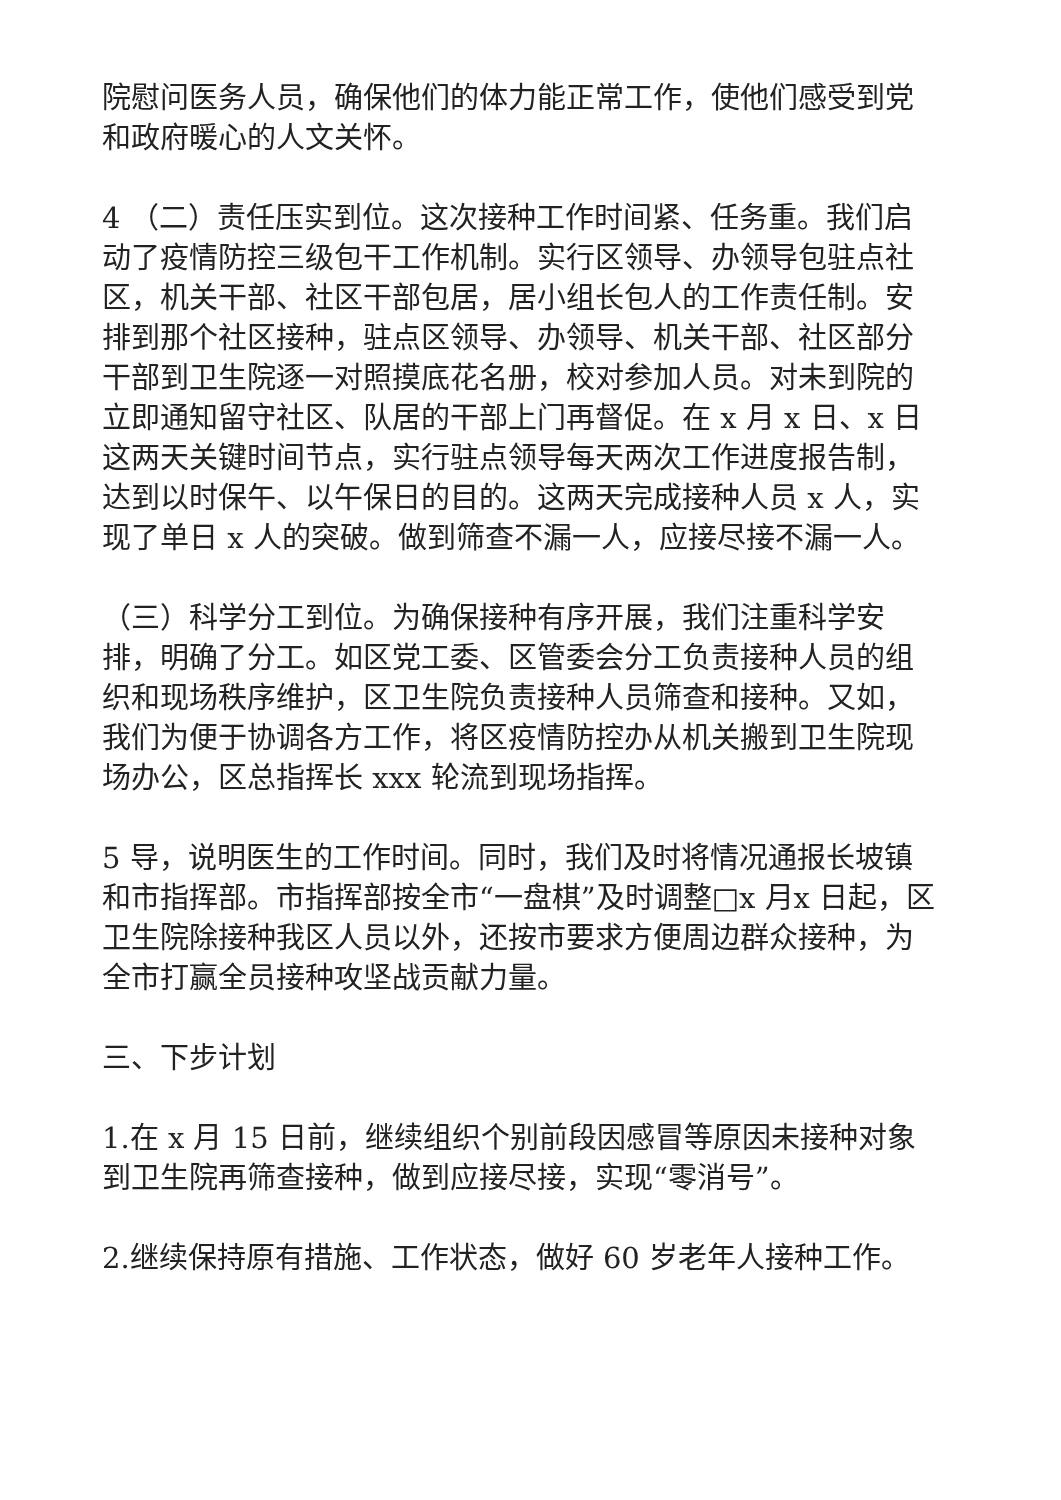院慰问医务人员，确保他们的体力能正常工作，使他们感受到党和政府暖心的人文关怀。
4 （二）责任压实到位。这次接种工作时间紧、任务重。我们启动了疫情防控三级包干工作机制。实行区领导、办领导包驻点社区，机关干部、社区干部包居，居小组长包人的工作责任制。安排到那个社区接种，驻点区领导、办领导、机关干部、社区部分干部到卫生院逐一对照摸底花名册，校对参加人员。对未到院的立即通知留守社区、队居的干部上门再督促。在 x 月 x 日、x 日这两天关键时间节点，实行驻点领导每天两次工作进度报告制，达到以时保午、以午保日的目的。这两天完成接种人员 x 人，实现了单日 x 人的突破。做到筛查不漏一人，应接尽接不漏一人。
（三）科学分工到位。为确保接种有序开展，我们注重科学安排，明确了分工。如区党工委、区管委会分工负责接种人员的组织和现场秩序维护，区卫生院负责接种人员筛查和接种。又如，我们为便于协调各方工作，将区疫情防控办从机关搬到卫生院现场办公，区总指挥长 xxx 轮流到现场指挥。
5 导，说明医生的工作时间。同时，我们及时将情况通报长坡镇和市指挥部。市指挥部按全市“一盘棋”及时调整□x 月x 日起，区卫生院除接种我区人员以外，还按市要求方便周边群众接种，为全市打赢全员接种攻坚战贡献力量。
三、下步计划
1.在 x 月 15 日前，继续组织个别前段因感冒等原因未接种对象到卫生院再筛查接种，做到应接尽接，实现“零消号”。
2.继续保持原有措施、工作状态，做好 60 岁老年人接种工作。